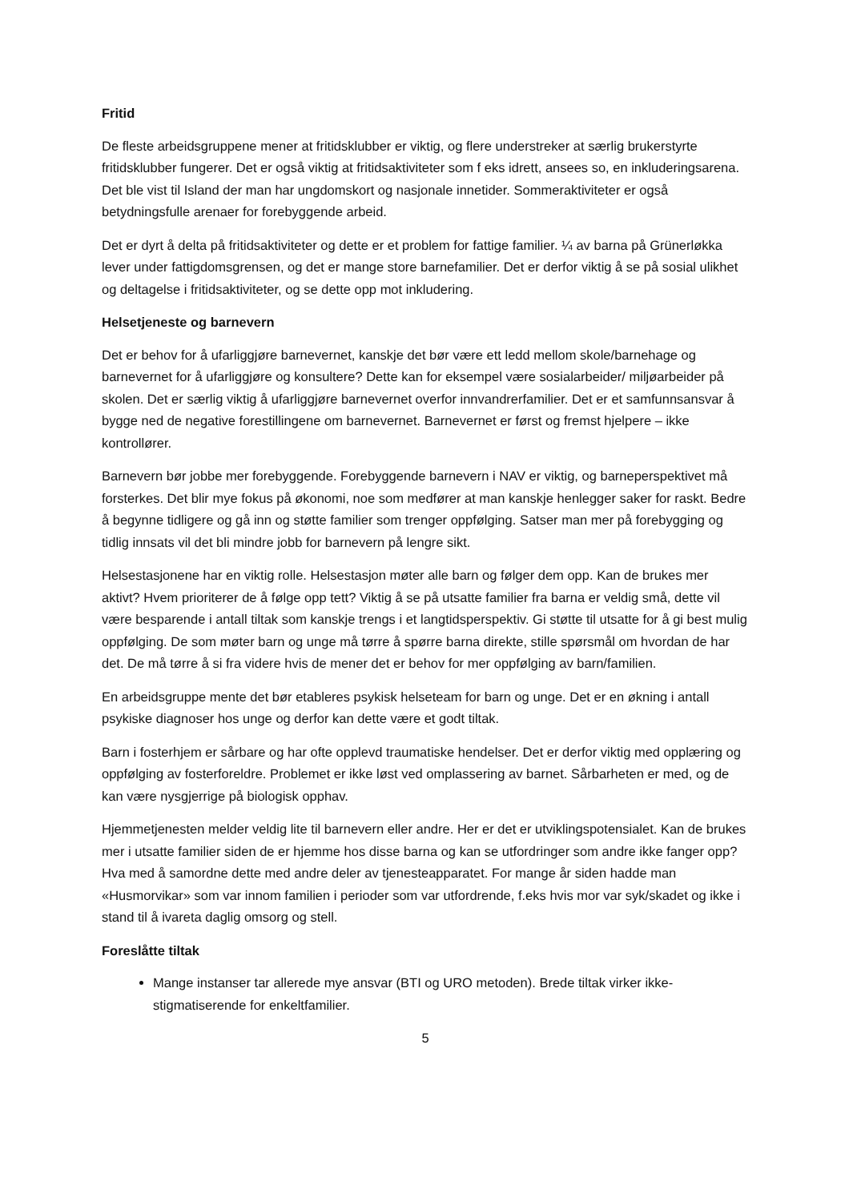Fritid
De fleste arbeidsgruppene mener at fritidsklubber er viktig, og flere understreker at særlig brukerstyrte fritidsklubber fungerer. Det er også viktig at fritidsaktiviteter som f eks idrett, ansees so, en inkluderingsarena. Det ble vist til Island der man har ungdomskort og nasjonale innetider. Sommeraktiviteter er også betydningsfulle arenaer for forebyggende arbeid.
Det er dyrt å delta på fritidsaktiviteter og dette er et problem for fattige familier. ¼ av barna på Grünerløkka lever under fattigdomsgrensen, og det er mange store barnefamilier. Det er derfor viktig å se på sosial ulikhet og deltagelse i fritidsaktiviteter, og se dette opp mot inkludering.
Helsetjeneste og barnevern
Det er behov for å ufarliggjøre barnevernet, kanskje det bør være ett ledd mellom skole/barnehage og barnevernet for å ufarliggjøre og konsultere? Dette kan for eksempel være sosialarbeider/ miljøarbeider på skolen. Det er særlig viktig å ufarliggjøre barnevernet overfor innvandrerfamilier. Det er et samfunnsansvar å bygge ned de negative forestillingene om barnevernet. Barnevernet er først og fremst hjelpere – ikke kontrollører.
Barnevern bør jobbe mer forebyggende. Forebyggende barnevern i NAV er viktig, og barneperspektivet må forsterkes. Det blir mye fokus på økonomi, noe som medfører at man kanskje henlegger saker for raskt. Bedre å begynne tidligere og gå inn og støtte familier som trenger oppfølging. Satser man mer på forebygging og tidlig innsats vil det bli mindre jobb for barnevern på lengre sikt.
Helsestasjonene har en viktig rolle. Helsestasjon møter alle barn og følger dem opp. Kan de brukes mer aktivt? Hvem prioriterer de å følge opp tett? Viktig å se på utsatte familier fra barna er veldig små, dette vil være besparende i antall tiltak som kanskje trengs i et langtidsperspektiv. Gi støtte til utsatte for å gi best mulig oppfølging. De som møter barn og unge må tørre å spørre barna direkte, stille spørsmål om hvordan de har det. De må tørre å si fra videre hvis de mener det er behov for mer oppfølging av barn/familien.
En arbeidsgruppe mente det bør etableres psykisk helseteam for barn og unge. Det er en økning i antall psykiske diagnoser hos unge og derfor kan dette være et godt tiltak.
Barn i fosterhjem er sårbare og har ofte opplevd traumatiske hendelser. Det er derfor viktig med opplæring og oppfølging av fosterforeldre. Problemet er ikke løst ved omplassering av barnet. Sårbarheten er med, og de kan være nysgjerrige på biologisk opphav.
Hjemmetjenesten melder veldig lite til barnevern eller andre. Her er det er utviklingspotensialet. Kan de brukes mer i utsatte familier siden de er hjemme hos disse barna og kan se utfordringer som andre ikke fanger opp? Hva med å samordne dette med andre deler av tjenesteapparatet. For mange år siden hadde man «Husmorvikar» som var innom familien i perioder som var utfordrende, f.eks hvis mor var syk/skadet og ikke i stand til å ivareta daglig omsorg og stell.
Foreslåtte tiltak
Mange instanser tar allerede mye ansvar (BTI og URO metoden). Brede tiltak virker ikke-stigmatiserende for enkeltfamilier.
5